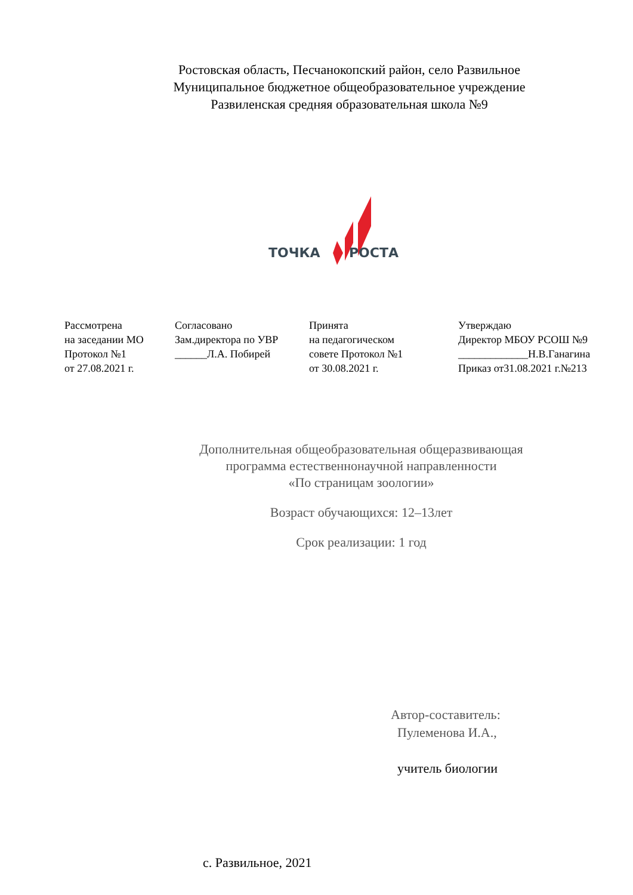Ростовская область, Песчанокопский район, село Развильное
Муниципальное бюджетное общеобразовательное учреждение
Развиленская средняя образовательная школа №9
ТОЧКА
РОСТА
| Рассмотрена на заседании МО Протокол №1 от 27.08.2021 г. | Согласовано Зам.директора по УВР ______Л.А. Побирей | Принята на педагогическом совете Протокол №1 от 30.08.2021 г. | Утверждаю Директор МБОУ РСОШ №9 _____________Н.В.Ганагина Приказ от31.08.2021 г.№213 |
Дополнительная общеобразовательная общеразвивающая
программа естественнонаучной направленности
«По страницам зоологии»
Возраст обучающихся: 12–13лет
Срок реализации: 1 год
Автор-составитель:
Пулеменова И.А.,
учитель биологии
с. Развильное, 2021